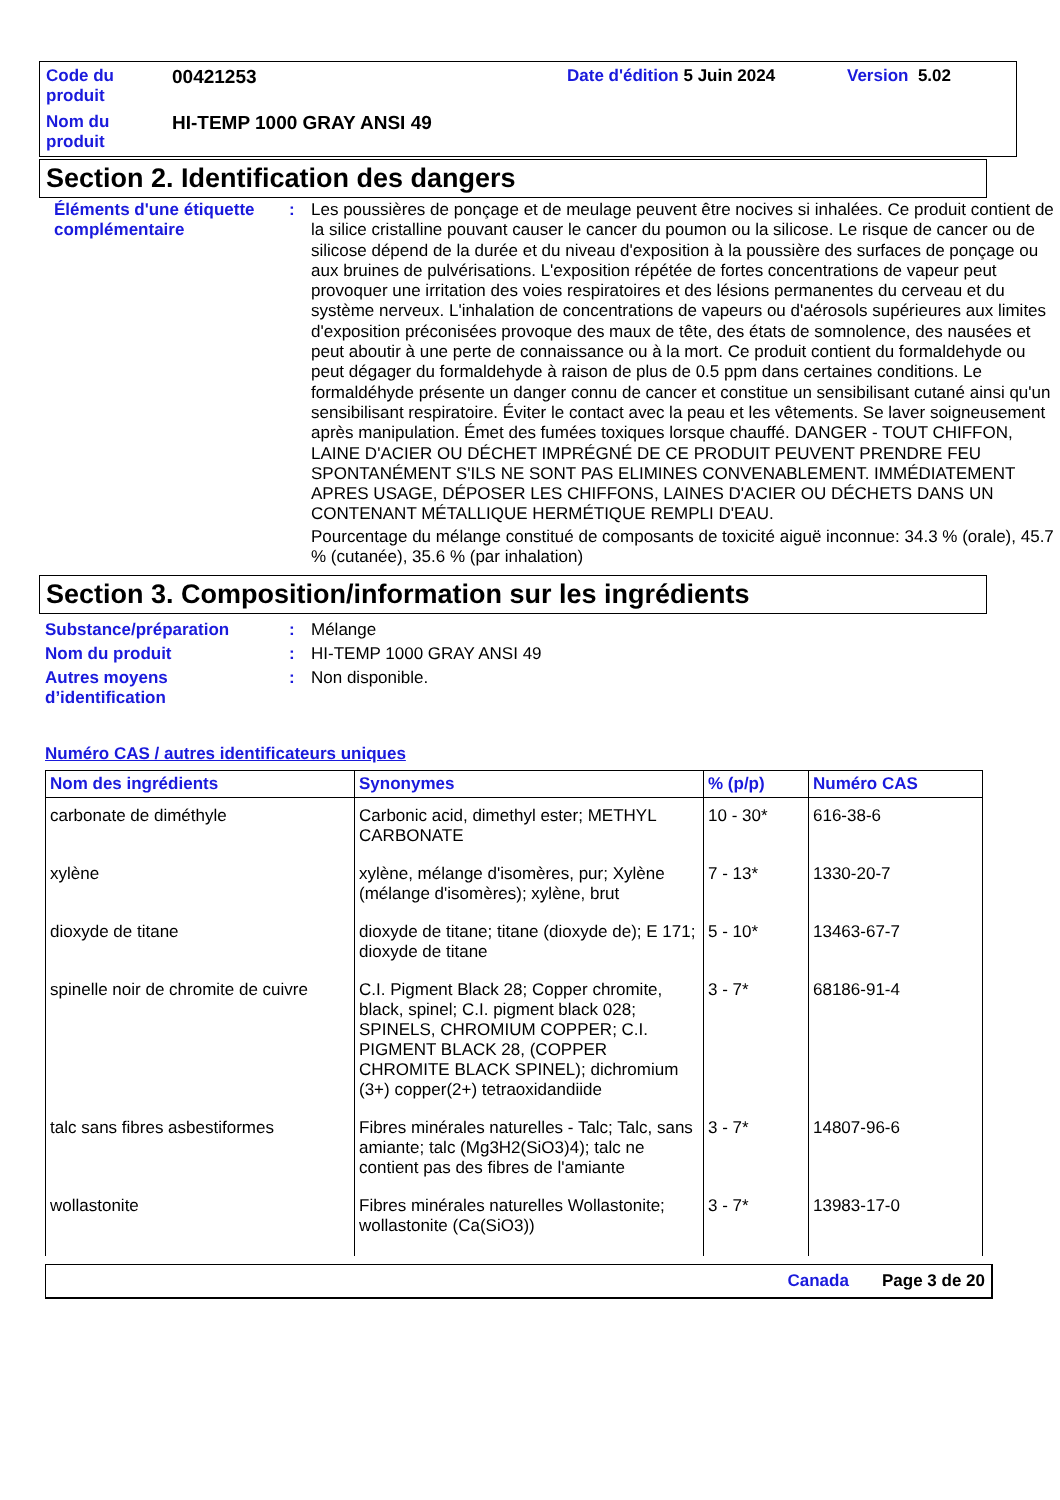Code du produit
00421253
Date d'édition 5 Juin 2024
Version 5.02
Nom du produit
HI-TEMP 1000 GRAY ANSI 49
Section 2. Identification des dangers
Éléments d'une étiquette complémentaire
:
Les poussières de ponçage et de meulage peuvent être nocives si inhalées. Ce produit contient de la silice cristalline pouvant causer le cancer du poumon ou la silicose. Le risque de cancer ou de silicose dépend de la durée et du niveau d'exposition à la poussière des surfaces de ponçage ou aux bruines de pulvérisations. L'exposition répétée de fortes concentrations de vapeur peut provoquer une irritation des voies respiratoires et des lésions permanentes du cerveau et du système nerveux. L'inhalation de concentrations de vapeurs ou d'aérosols supérieures aux limites d'exposition préconisées provoque des maux de tête, des états de somnolence, des nausées et peut aboutir à une perte de connaissance ou à la mort. Ce produit contient du formaldehyde ou peut dégager du formaldehyde à raison de plus de 0.5 ppm dans certaines conditions. Le formaldéhyde présente un danger connu de cancer et constitue un sensibilisant cutané ainsi qu'un sensibilisant respiratoire. Éviter le contact avec la peau et les vêtements. Se laver soigneusement après manipulation. Émet des fumées toxiques lorsque chauffé. DANGER - TOUT CHIFFON, LAINE D'ACIER OU DÉCHET IMPRÉGNÉ DE CE PRODUIT PEUVENT PRENDRE FEU SPONTANÉMENT S'ILS NE SONT PAS ELIMINES CONVENABLEMENT. IMMÉDIATEMENT APRES USAGE, DÉPOSER LES CHIFFONS, LAINES D'ACIER OU DÉCHETS DANS UN CONTENANT MÉTALLIQUE HERMÉTIQUE REMPLI D'EAU.
Pourcentage du mélange constitué de composants de toxicité aiguë inconnue: 34.3 % (orale), 45.7 % (cutanée), 35.6 % (par inhalation)
Section 3. Composition/information sur les ingrédients
Substance/préparation
:
Mélange
Nom du produit
:
HI-TEMP 1000 GRAY ANSI 49
Autres moyens d’identification
:
Non disponible.
Numéro CAS / autres identificateurs uniques
| Nom des ingrédients | Synonymes | % (p/p) | Numéro CAS |
| --- | --- | --- | --- |
| carbonate de diméthyle | Carbonic acid, dimethyl ester; METHYL CARBONATE | 10 - 30* | 616-38-6 |
| xylène | xylène, mélange d'isomères, pur; Xylène (mélange d'isomères); xylène, brut | 7 - 13* | 1330-20-7 |
| dioxyde de titane | dioxyde de titane; titane (dioxyde de); E 171; dioxyde de titane | 5 - 10* | 13463-67-7 |
| spinelle noir de chromite de cuivre | C.I. Pigment Black 28; Copper chromite, black, spinel; C.I. pigment black 028; SPINELS, CHROMIUM COPPER; C.I. PIGMENT BLACK 28, (COPPER CHROMITE BLACK SPINEL); dichromium (3+) copper(2+) tetraoxidandiide | 3 - 7* | 68186-91-4 |
| talc sans fibres asbestiformes | Fibres minérales naturelles - Talc; Talc, sans amiante; talc (Mg3H2(SiO3)4); talc ne contient pas des fibres de l'amiante | 3 - 7* | 14807-96-6 |
| wollastonite | Fibres minérales naturelles Wollastonite; wollastonite (Ca(SiO3)) | 3 - 7* | 13983-17-0 |
Canada Page 3 de 20